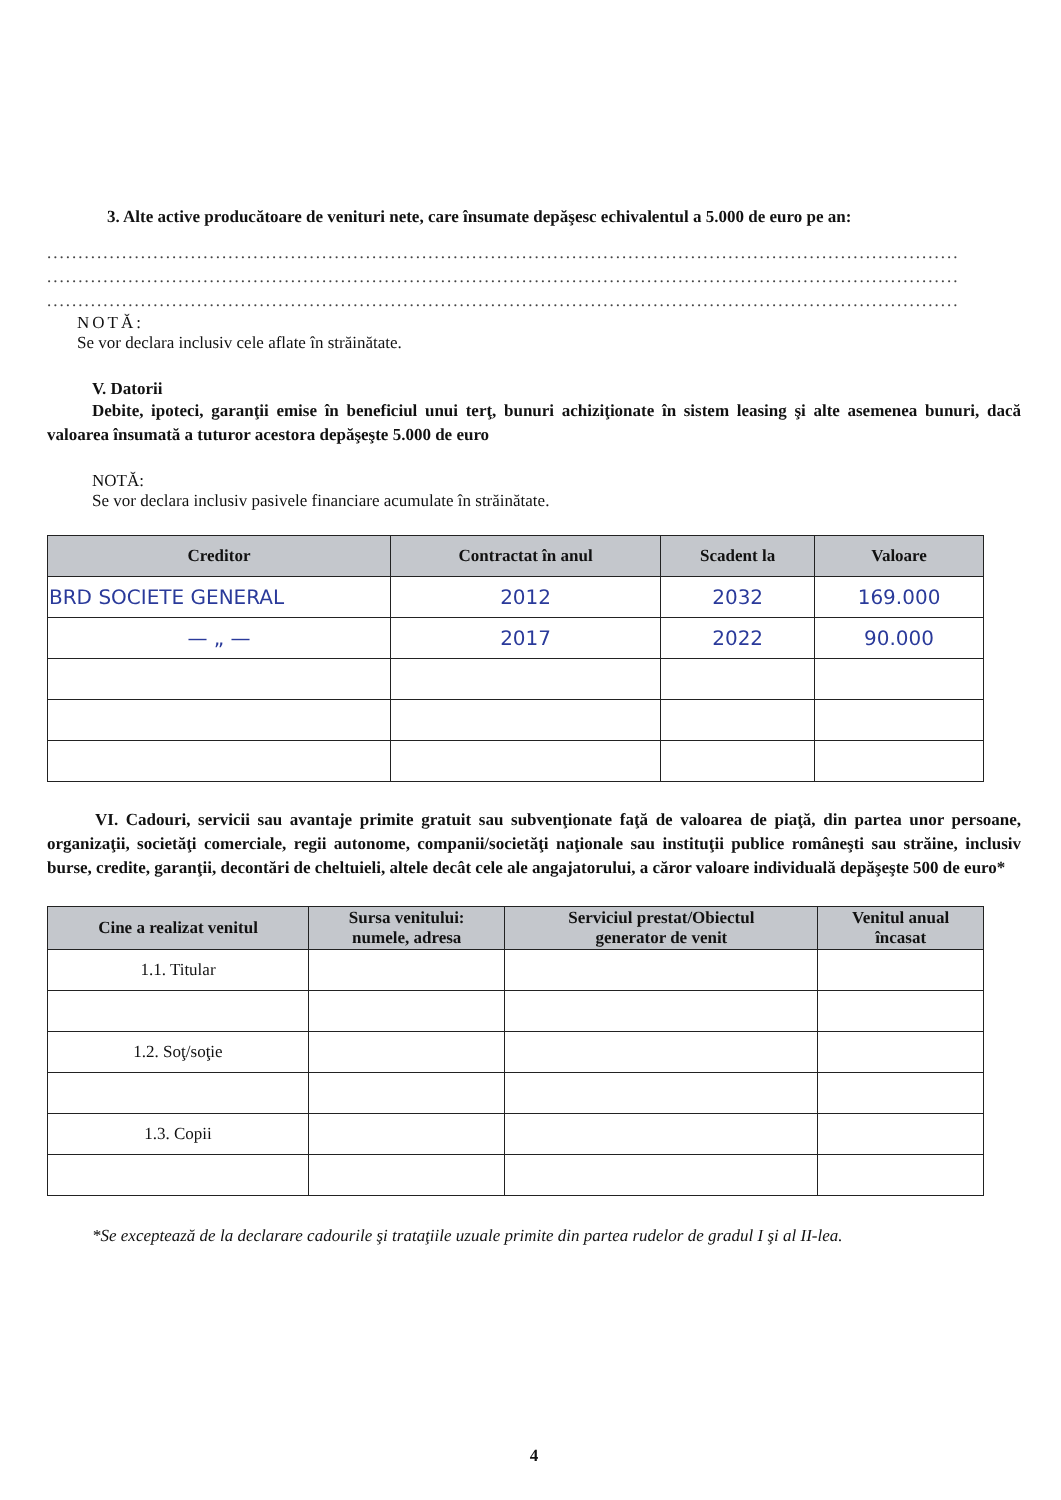3. Alte active producătoare de venituri nete, care însumate depăşesc echivalentul a 5.000 de euro pe an:
..................................................................................................................................................
..................................................................................................................................................
..................................................................................................................................................
NOTĂ:
Se vor declara inclusiv cele aflate în străinătate.
V. Datorii
Debite, ipoteci, garanţii emise în beneficiul unui terţ, bunuri achiziţionate în sistem leasing şi alte asemenea bunuri, dacă valoarea însumată a tuturor acestora depăşeşte 5.000 de euro
NOTĂ:
Se vor declara inclusiv pasivele financiare acumulate în străinătate.
| Creditor | Contractat în anul | Scadent la | Valoare |
| --- | --- | --- | --- |
| BRD SOCIETE GENERAL | 2012 | 2032 | 169.000 |
| — „ — | 2017 | 2022 | 90.000 |
VI. Cadouri, servicii sau avantaje primite gratuit sau subvenţionate faţă de valoarea de piaţă, din partea unor persoane, organizaţii, societăţi comerciale, regii autonome, companii/societăţi naţionale sau instituţii publice româneşti sau străine, inclusiv burse, credite, garanţii, decontări de cheltuieli, altele decât cele ale angajatorului, a căror valoare individuală depăşeşte 500 de euro*
| Cine a realizat venitul | Sursa venitului: numele, adresa | Serviciul prestat/Obiectul generator de venit | Venitul anual încasat |
| --- | --- | --- | --- |
| 1.1. Titular | | | |
| 1.2. Soţ/soţie | | | |
| 1.3. Copii | | | |
*Se exceptează de la declarare cadourile şi trataţiile uzuale primite din partea rudelor de gradul I şi al II-lea.
4